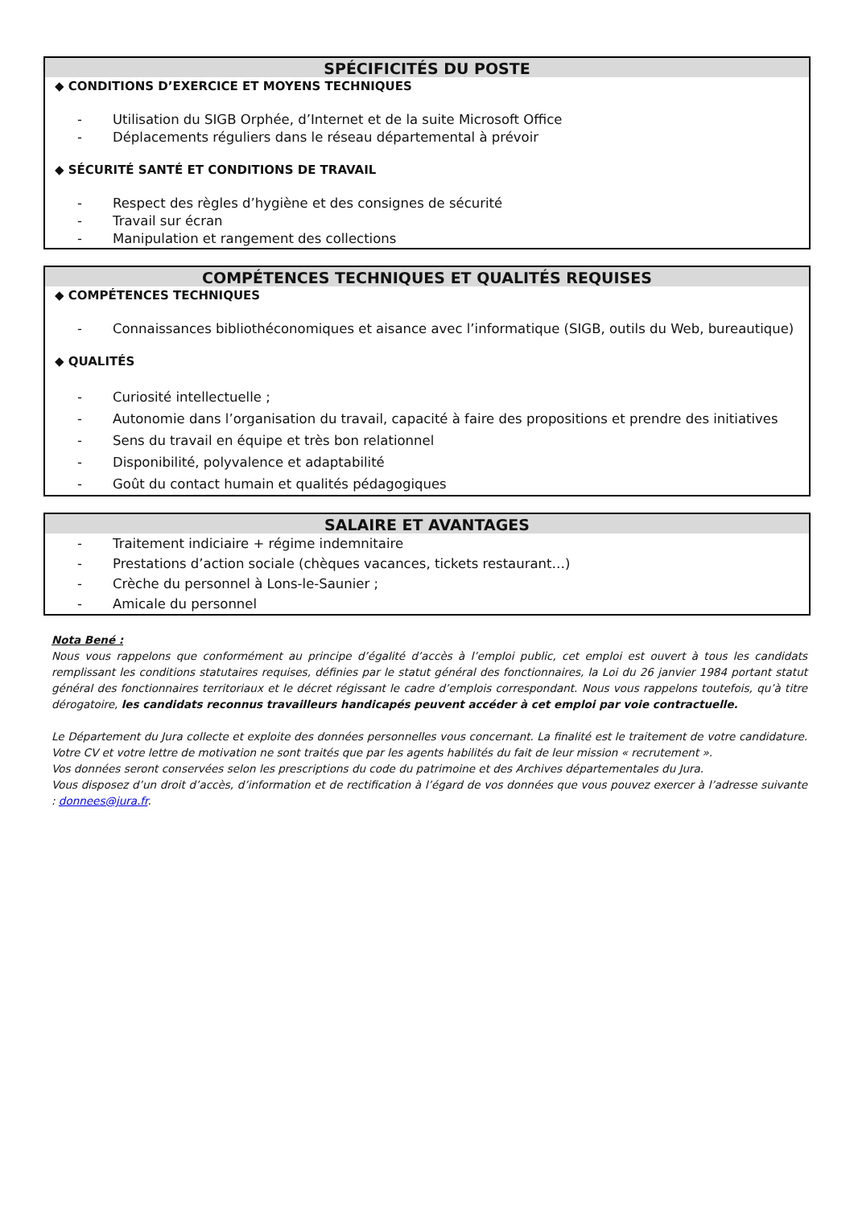SPÉCIFICITÉS DU POSTE
◆ CONDITIONS D’EXERCICE ET MOYENS TECHNIQUES
- Utilisation du SIGB Orphée, d’Internet et de la suite Microsoft Office
- Déplacements réguliers dans le réseau départemental à prévoir
◆ SÉCURITÉ SANTÉ ET CONDITIONS DE TRAVAIL
- Respect des règles d’hygiène et des consignes de sécurité
- Travail sur écran
- Manipulation et rangement des collections
COMPÉTENCES TECHNIQUES ET QUALITÉS REQUISES
◆ COMPÉTENCES TECHNIQUES
- Connaissances bibliothéconomiques et aisance avec l’informatique (SIGB, outils du Web, bureautique)
◆ QUALITÉS
- Curiosité intellectuelle ;
- Autonomie dans l’organisation du travail, capacité à faire des propositions et prendre des initiatives
- Sens du travail en équipe et très bon relationnel
- Disponibilité, polyvalence et adaptabilité
- Goût du contact humain et qualités pédagogiques
SALAIRE ET AVANTAGES
- Traitement indiciaire + régime indemnitaire
- Prestations d’action sociale (chèques vacances, tickets restaurant…)
- Crèche du personnel à Lons-le-Saunier ;
- Amicale du personnel
Nota Bené :
Nous vous rappelons que conformément au principe d’égalité d’accès à l’emploi public, cet emploi est ouvert à tous les candidats remplissant les conditions statutaires requises, définies par le statut général des fonctionnaires, la Loi du 26 janvier 1984 portant statut général des fonctionnaires territoriaux et le décret régissant le cadre d’emplois correspondant. Nous vous rappelons toutefois, qu’à titre dérogatoire, les candidats reconnus travailleurs handicapés peuvent accéder à cet emploi par voie contractuelle.
Le Département du Jura collecte et exploite des données personnelles vous concernant. La finalité est le traitement de votre candidature. Votre CV et votre lettre de motivation ne sont traités que par les agents habilités du fait de leur mission « recrutement ».
Vos données seront conservées selon les prescriptions du code du patrimoine et des Archives départementales du Jura.
Vous disposez d’un droit d’accès, d’information et de rectification à l’égard de vos données que vous pouvez exercer à l’adresse suivante : donnees@jura.fr.